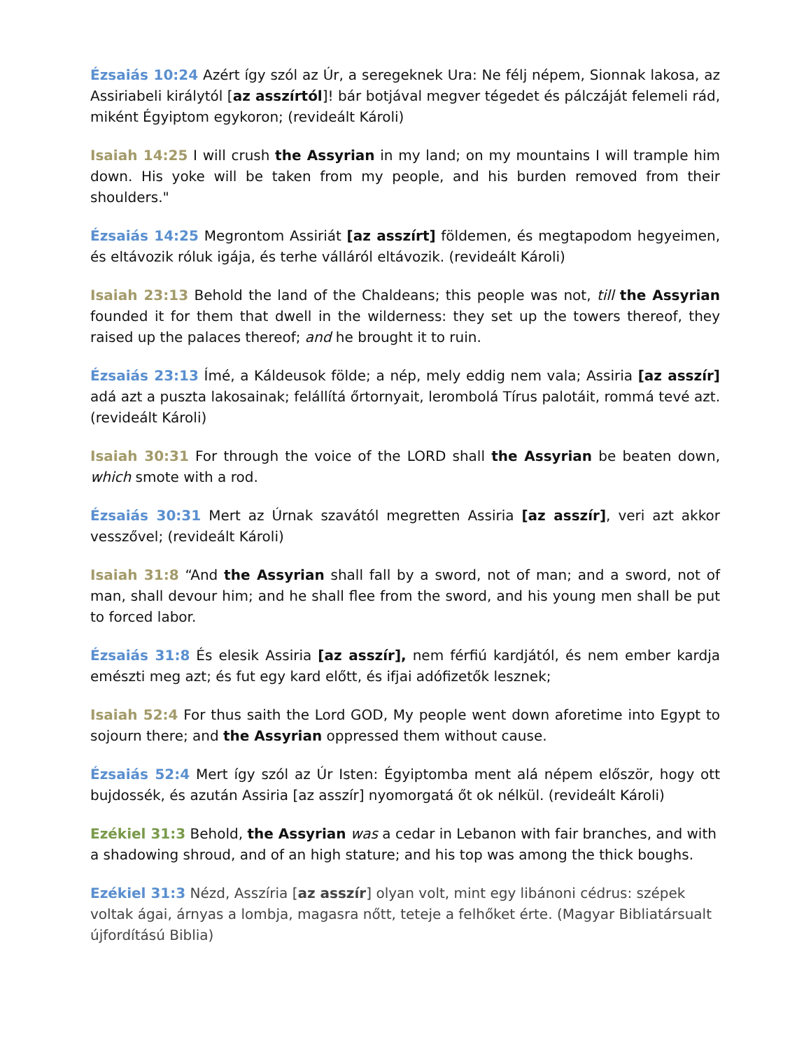Ézsaiás 10:24 Azért így szól az Úr, a seregeknek Ura: Ne félj népem, Sionnak lakosa, az Assiriabeli királytól [az asszírtól]! bár botjával megver tégedet és pálczáját felemeli rád, miként Égyiptom egykoron; (revideált Károli)
Isaiah 14:25 I will crush the Assyrian in my land; on my mountains I will trample him down. His yoke will be taken from my people, and his burden removed from their shoulders."
Ézsaiás 14:25 Megrontom Assiriát [az asszírt] földemen, és megtapodom hegyeimen, és eltávozik róluk igája, és terhe válláról eltávozik. (revideált Károli)
Isaiah 23:13 Behold the land of the Chaldeans; this people was not, till the Assyrian founded it for them that dwell in the wilderness: they set up the towers thereof, they raised up the palaces thereof; and he brought it to ruin.
Ézsaiás 23:13 Ímé, a Káldeusok földe; a nép, mely eddig nem vala; Assiria [az asszír] adá azt a puszta lakosainak; felállítá őrtornyait, lerombolá Tírus palotáit, rommá tevé azt. (revideált Károli)
Isaiah 30:31 For through the voice of the LORD shall the Assyrian be beaten down, which smote with a rod.
Ézsaiás 30:31 Mert az Úrnak szavától megretten Assiria [az asszír], veri azt akkor vesszővel; (revideált Károli)
Isaiah 31:8 “And the Assyrian shall fall by a sword, not of man; and a sword, not of man, shall devour him; and he shall flee from the sword, and his young men shall be put to forced labor.
Ézsaiás 31:8 És elesik Assiria [az asszír], nem férfiú kardjától, és nem ember kardja emészti meg azt; és fut egy kard előtt, és ifjai adófizetők lesznek;
Isaiah 52:4 For thus saith the Lord GOD, My people went down aforetime into Egypt to sojourn there; and the Assyrian oppressed them without cause.
Ézsaiás 52:4 Mert így szól az Úr Isten: Égyiptomba ment alá népem először, hogy ott bujdossék, és azután Assiria [az asszír] nyomorgatá őt ok nélkül. (revideált Károli)
Ezékiel 31:3 Behold, the Assyrian was a cedar in Lebanon with fair branches, and with a shadowing shroud, and of an high stature; and his top was among the thick boughs.
Ezékiel 31:3 Nézd, Asszíria [az asszír] olyan volt, mint egy libánoni cédrus: szépek voltak ágai, árnyas a lombja, magasra nőtt, teteje a felhőket érte. (Magyar Bibliatársualt újfordítású Biblia)